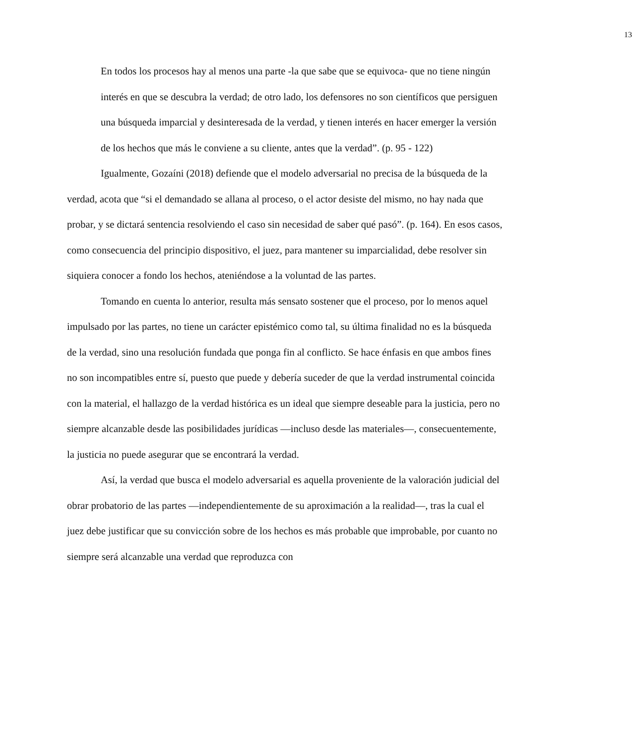13
En todos los procesos hay al menos una parte -la que sabe que se equivoca- que no tiene ningún interés en que se descubra la verdad; de otro lado, los defensores no son científicos que persiguen una búsqueda imparcial y desinteresada de la verdad, y tienen interés en hacer emerger la versión de los hechos que más le conviene a su cliente, antes que la verdad”. (p. 95 - 122)
Igualmente, Gozaíni (2018) defiende que el modelo adversarial no precisa de la búsqueda de la verdad, acota que “si el demandado se allana al proceso, o el actor desiste del mismo, no hay nada que probar, y se dictará sentencia resolviendo el caso sin necesidad de saber qué pasó”. (p. 164). En esos casos, como consecuencia del principio dispositivo, el juez, para mantener su imparcialidad, debe resolver sin siquiera conocer a fondo los hechos, ateniéndose a la voluntad de las partes.
Tomando en cuenta lo anterior, resulta más sensato sostener que el proceso, por lo menos aquel impulsado por las partes, no tiene un carácter epistémico como tal, su última finalidad no es la búsqueda de la verdad, sino una resolución fundada que ponga fin al conflicto. Se hace énfasis en que ambos fines no son incompatibles entre sí, puesto que puede y debería suceder de que la verdad instrumental coincida con la material, el hallazgo de la verdad histórica es un ideal que siempre deseable para la justicia, pero no siempre alcanzable desde las posibilidades jurídicas —incluso desde las materiales—, consecuentemente, la justicia no puede asegurar que se encontrará la verdad.
Así, la verdad que busca el modelo adversarial es aquella proveniente de la valoración judicial del obrar probatorio de las partes —independientemente de su aproximación a la realidad—, tras la cual el juez debe justificar que su convicción sobre de los hechos es más probable que improbable, por cuanto no siempre será alcanzable una verdad que reproduzca con